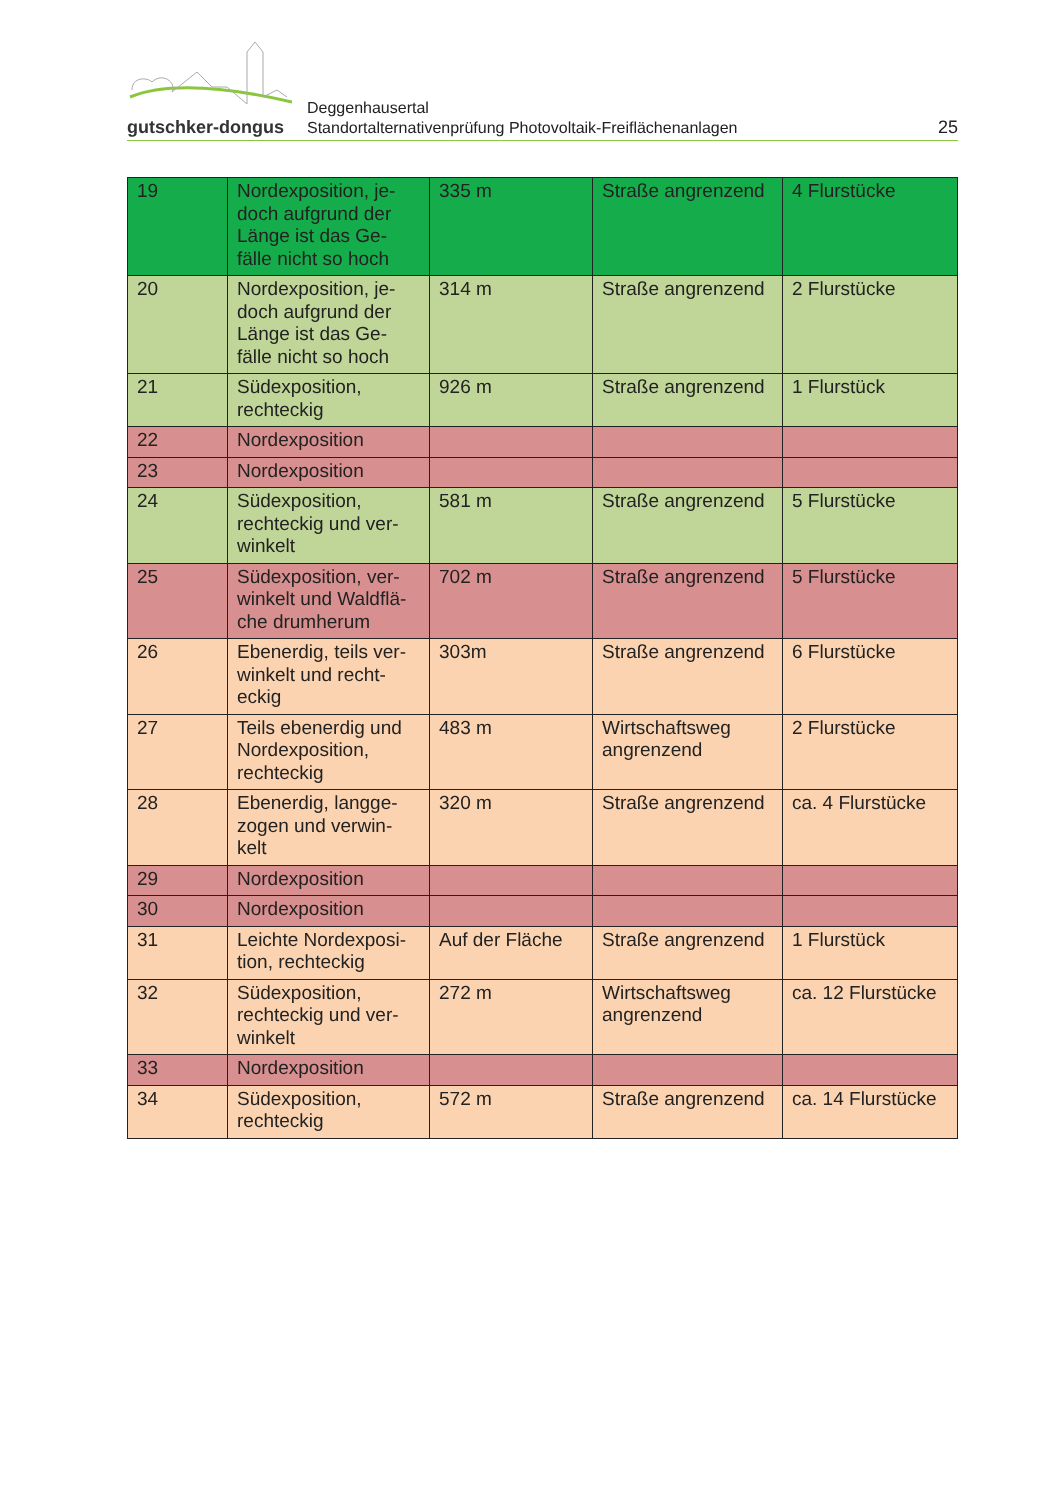gutschker-dongus
Deggenhausertal
Standortalternativenprüfung Photovoltaik-Freiflächenanlagen
25
| 19 | Nordexposition, je-doch aufgrund der Länge ist das Ge-fälle nicht so hoch | 335 m | Straße angrenzend | 4 Flurstücke |
| 20 | Nordexposition, je-doch aufgrund der Länge ist das Ge-fälle nicht so hoch | 314 m | Straße angrenzend | 2 Flurstücke |
| 21 | Südexposition, rechteckig | 926 m | Straße angrenzend | 1 Flurstück |
| 22 | Nordexposition | | | |
| 23 | Nordexposition | | | |
| 24 | Südexposition, rechteckig und ver-winkelt | 581 m | Straße angrenzend | 5 Flurstücke |
| 25 | Südexposition, ver-winkelt und Waldflä-che drumherum | 702 m | Straße angrenzend | 5 Flurstücke |
| 26 | Ebenerdig, teils ver-winkelt und recht-eckig | 303m | Straße angrenzend | 6 Flurstücke |
| 27 | Teils ebenerdig und Nordexposition, rechteckig | 483 m | Wirtschaftsweg angrenzend | 2 Flurstücke |
| 28 | Ebenerdig, langge-zogen und verwin-kelt | 320 m | Straße angrenzend | ca. 4 Flurstücke |
| 29 | Nordexposition | | | |
| 30 | Nordexposition | | | |
| 31 | Leichte Nordexposi-tion, rechteckig | Auf der Fläche | Straße angrenzend | 1 Flurstück |
| 32 | Südexposition, rechteckig und ver-winkelt | 272 m | Wirtschaftsweg angrenzend | ca. 12 Flurstücke |
| 33 | Nordexposition | | | |
| 34 | Südexposition, rechteckig | 572 m | Straße angrenzend | ca. 14 Flurstücke |